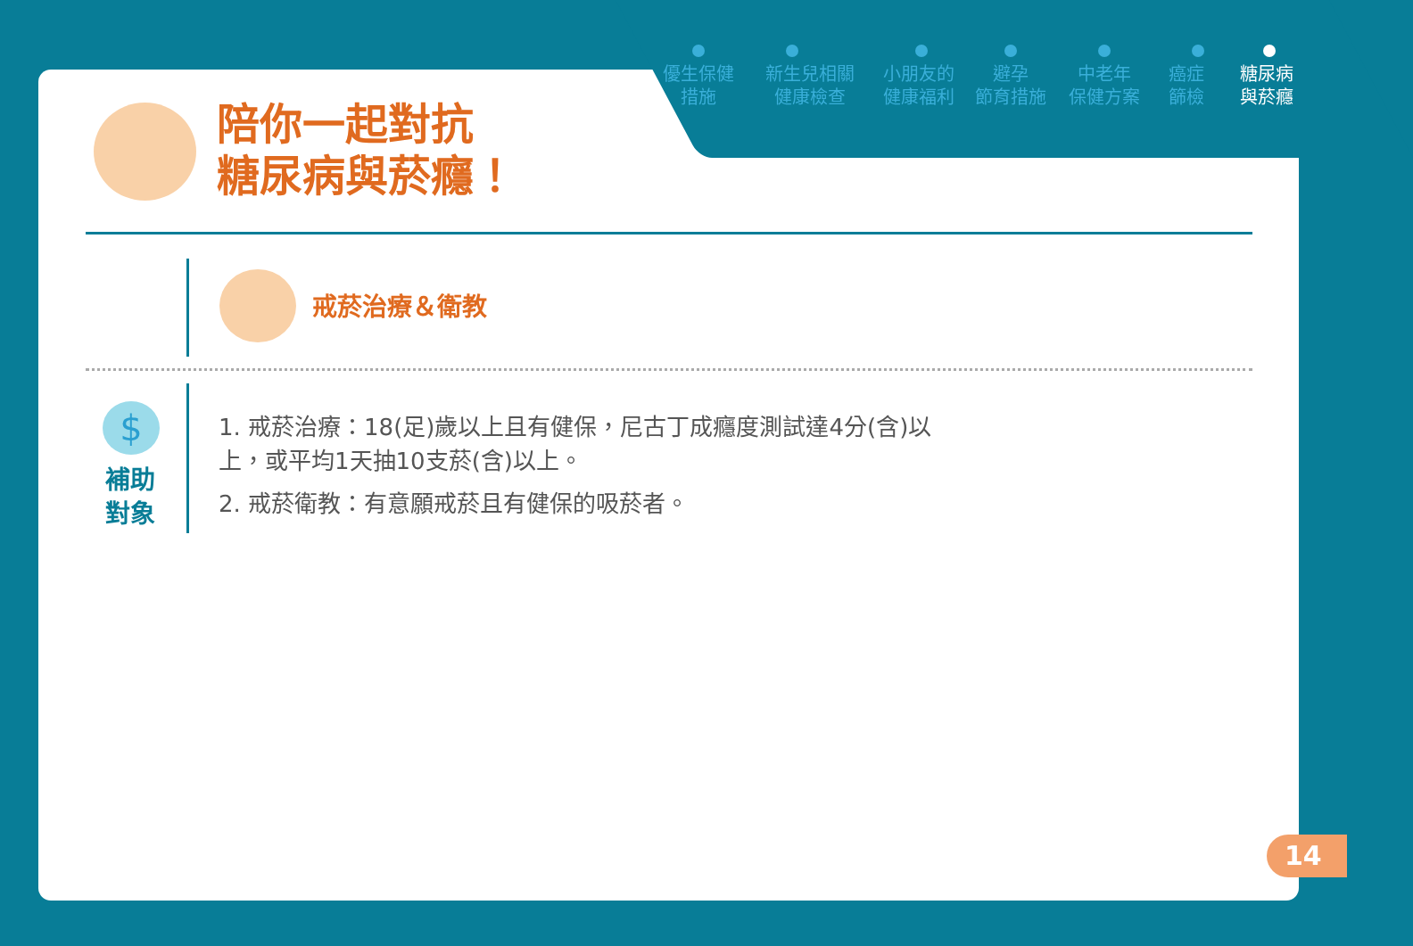優生保健
措施
新生兒相關
健康檢查
小朋友的
健康福利
避孕
節育措施
中老年
保健方案
癌症
篩檢
糖尿病
與菸癮
陪你一起對抗
糖尿病與菸癮！
戒菸治療＆衛教
$
補助
對象
1. 戒菸治療：18(足)歲以上且有健保，尼古丁成癮度測試達4分(含)以上，或平均1天抽10支菸(含)以上。
2. 戒菸衛教：有意願戒菸且有健保的吸菸者。
14